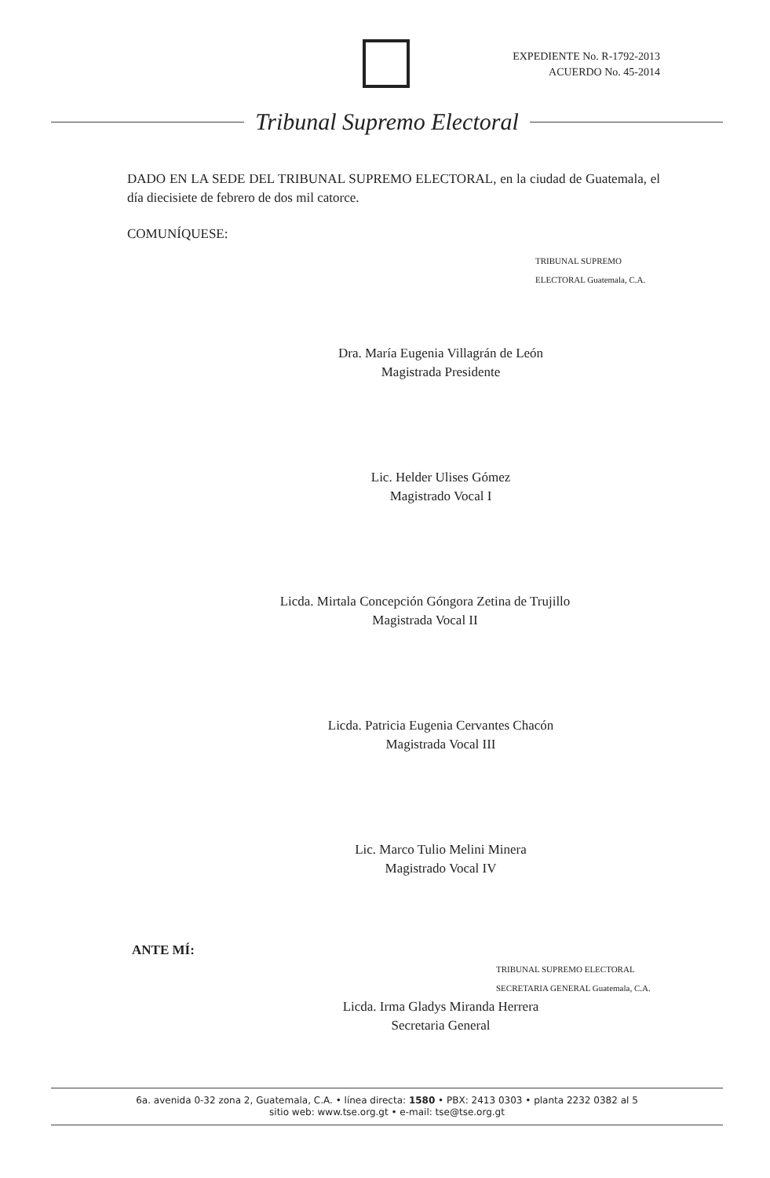EXPEDIENTE No. R-1792-2013
ACUERDO No. 45-2014
Tribunal Supremo Electoral
DADO EN LA SEDE DEL TRIBUNAL SUPREMO ELECTORAL, en la ciudad de Guatemala, el día diecisiete de febrero de dos mil catorce.
COMUNÍQUESE:
TRIBUNAL SUPREMO ELECTORAL Guatemala, C.A.
Dra. María Eugenia Villagrán de León
Magistrada Presidente
Lic. Helder Ulises Gómez
Magistrado Vocal I
Licda. Mirtala Concepción Góngora Zetina de Trujillo
Magistrada Vocal II
Licda. Patricia Eugenia Cervantes Chacón
Magistrada Vocal III
Lic. Marco Tulio Melini Minera
Magistrado Vocal IV
ANTE MÍ:
TRIBUNAL SUPREMO ELECTORAL SECRETARIA GENERAL Guatemala, C.A.
Licda. Irma Gladys Miranda Herrera
Secretaria General
6a. avenida 0-32 zona 2, Guatemala, C.A. • línea directa: 1580 • PBX: 2413 0303 • planta 2232 0382 al 5
sitio web: www.tse.org.gt • e-mail: tse@tse.org.gt